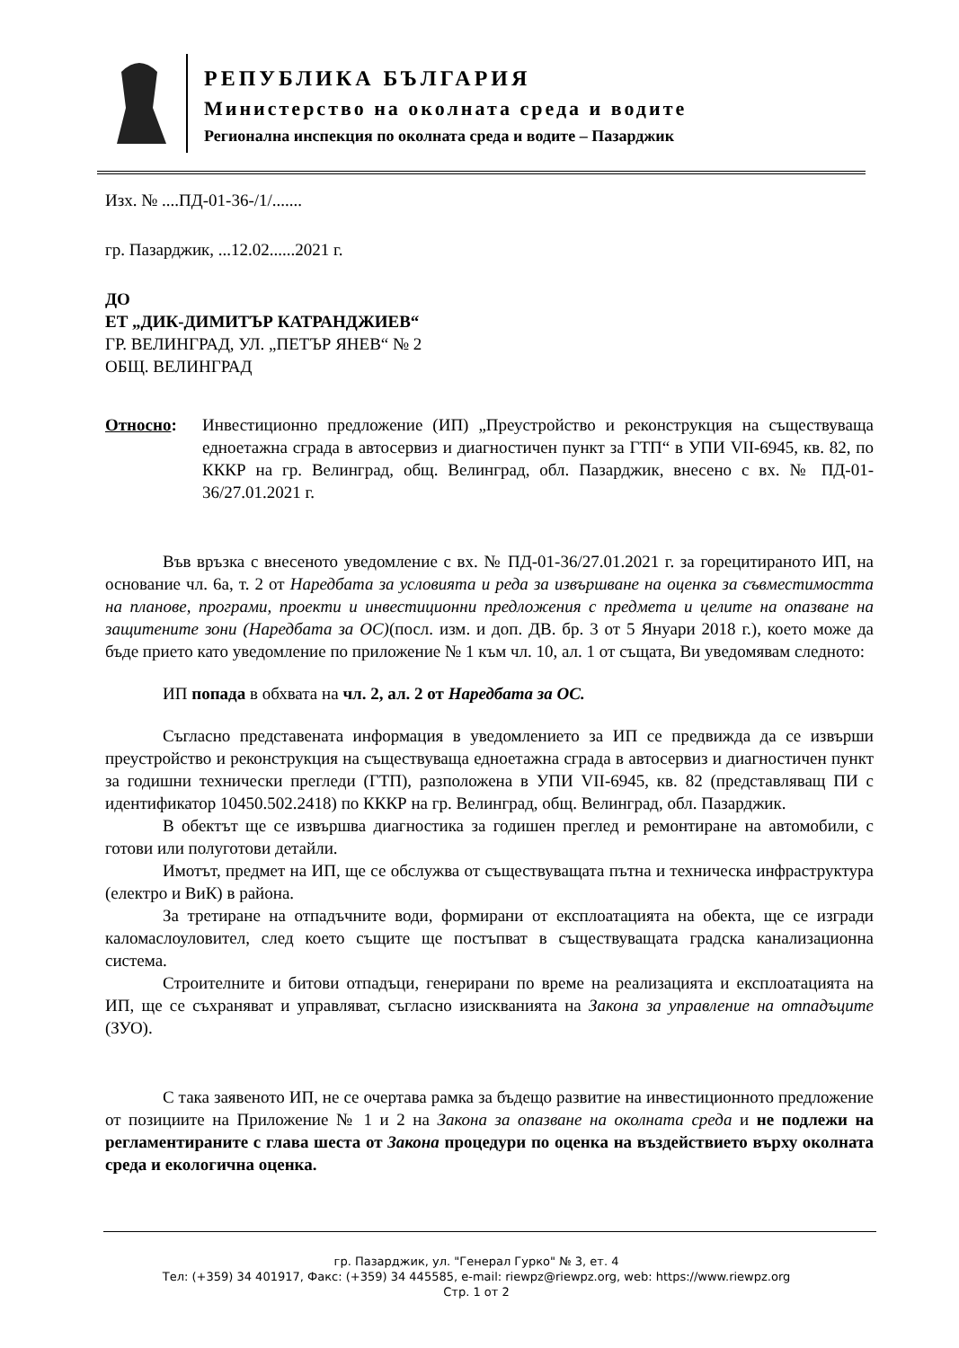РЕПУБЛИКА БЪЛГАРИЯ
Министерство на околната среда и водите
Регионална инспекция по околната среда и водите – Пазарджик
Изх. № ....ПД-01-36-/1/.......
гр. Пазарджик, ...12.02......2021 г.
ДО
ЕТ „ДИК-ДИМИТЪР КАТРАНДЖИЕВ“
ГР. ВЕЛИНГРАД, УЛ. „ПЕТЪР ЯНЕВ“ № 2
ОБЩ. ВЕЛИНГРАД
Относно: Инвестиционно предложение (ИП) „Преустройство и реконструкция на съществуваща едноетажна сграда в автосервиз и диагностичен пункт за ГТП“ в УПИ VII-6945, кв. 82, по КККР на гр. Велинград, общ. Велинград, обл. Пазарджик, внесено с вх. № ПД-01-36/27.01.2021 г.
Във връзка с внесеното уведомление с вх. № ПД-01-36/27.01.2021 г. за горецитираното ИП, на основание чл. 6а, т. 2 от Наредбата за условията и реда за извършване на оценка за съвместимостта на планове, програми, проекти и инвестиционни предложения с предмета и целите на опазване на защитените зони (Наредбата за ОС)(посл. изм. и доп. ДВ. бр. 3 от 5 Януари 2018 г.), което може да бъде прието като уведомление по приложение № 1 към чл. 10, ал. 1 от същата, Ви уведомявам следното:
ИП попада в обхвата на чл. 2, ал. 2 от Наредбата за ОС.
Съгласно представената информация в уведомлението за ИП се предвижда да се извърши преустройство и реконструкция на съществуваща едноетажна сграда в автосервиз и диагностичен пункт за годишни технически прегледи (ГТП), разположена в УПИ VII-6945, кв. 82 (представляващ ПИ с идентификатор 10450.502.2418) по КККР на гр. Велинград, общ. Велинград, обл. Пазарджик.
В обектът ще се извършва диагностика за годишен преглед и ремонтиране на автомобили, с готови или полуготови детайли.
Имотът, предмет на ИП, ще се обслужва от съществуващата пътна и техническа инфраструктура (електро и ВиК) в района.
За третиране на отпадъчните води, формирани от експлоатацията на обекта, ще се изгради каломаслоуловител, след което същите ще постъпват в съществуващата градска канализационна система.
Строителните и битови отпадъци, генерирани по време на реализацията и експлоатацията на ИП, ще се съхраняват и управляват, съгласно изискванията на Закона за управление на отпадъците (ЗУО).
С така заявеното ИП, не се очертава рамка за бъдещо развитие на инвестиционното предложение от позициите на Приложение № 1 и 2 на Закона за опазване на околната среда и не подлежи на регламентираните с глава шеста от Закона процедури по оценка на въздействието върху околната среда и екологична оценка.
гр. Пазарджик, ул. "Генерал Гурко" № 3, ет. 4
Тел: (+359) 34 401917, Факс: (+359) 34 445585, e-mail: riewpz@riewpz.org, web: https://www.riewpz.org
Стр. 1 от 2